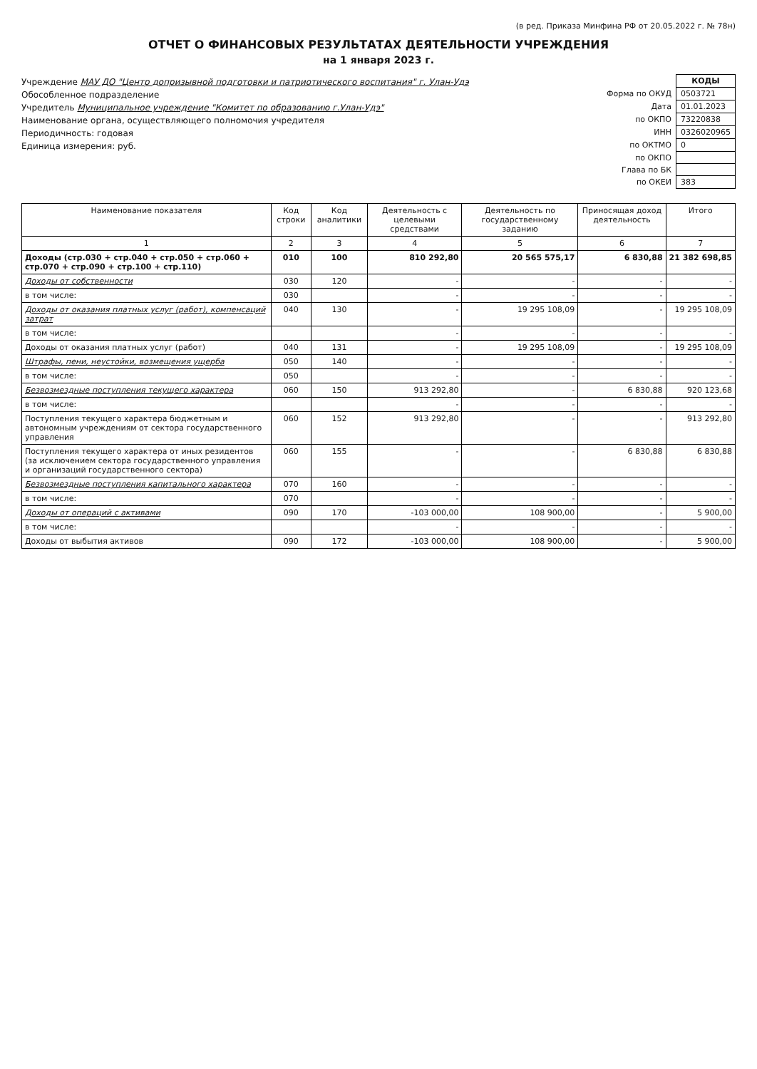(в ред. Приказа Минфина РФ от 20.05.2022 г. № 78н)
ОТЧЕТ О ФИНАНСОВЫХ РЕЗУЛЬТАТАХ ДЕЯТЕЛЬНОСТИ УЧРЕЖДЕНИЯ
на 1 января 2023 г.
Учреждение МАУ ДО "Центр допризывной подготовки и патриотического воспитания" г. Улан-Удэ
Обособленное подразделение
Учредитель Муниципальное учреждение "Комитет по образованию г.Улан-Удэ"
Наименование органа, осуществляющего полномочия учредителя
Периодичность: годовая
Единица измерения: руб.
| | КОДЫ |
| Форма по ОКУД | 0503721 |
| Дата | 01.01.2023 |
| по ОКПО | 73220838 |
| ИНН | 0326020965 |
| по ОКТМО | 0 |
| по ОКПО | |
| Глава по БК | |
| по ОКЕИ | 383 |
| Наименование показателя | Код строки | Код аналитики | Деятельность с целевыми средствами | Деятельность по государственному заданию | Приносящая доход деятельность | Итого |
| --- | --- | --- | --- | --- | --- | --- |
| 1 | 2 | 3 | 4 | 5 | 6 | 7 |
| Доходы (стр.030 + стр.040 + стр.050 + стр.060 + стр.070 + стр.090 + стр.100 + стр.110) | 010 | 100 | 810 292,80 | 20 565 575,17 | 6 830,88 | 21 382 698,85 |
| Доходы от собственности | 030 | 120 | - | - | - | - |
| в том числе: | 030 | | - | - | - | - |
| Доходы от оказания платных услуг (работ), компенсаций затрат | 040 | 130 | - | 19 295 108,09 | - | 19 295 108,09 |
| в том числе: | | | - | - | - | - |
| Доходы от оказания платных услуг (работ) | 040 | 131 | - | 19 295 108,09 | - | 19 295 108,09 |
| Штрафы, пени, неустойки, возмещения ущерба | 050 | 140 | - | - | - | - |
| в том числе: | 050 | | - | - | - | - |
| Безвозмездные поступления текущего характера | 060 | 150 | 913 292,80 | - | 6 830,88 | 920 123,68 |
| в том числе: | | | - | - | - | - |
| Поступления текущего характера бюджетным и автономным учреждениям от сектора государственного управления | 060 | 152 | 913 292,80 | - | - | 913 292,80 |
| Поступления текущего характера от иных резидентов (за исключением сектора государственного управления и организаций государственного сектора) | 060 | 155 | - | - | 6 830,88 | 6 830,88 |
| Безвозмездные поступления капитального характера | 070 | 160 | - | - | - | - |
| в том числе: | 070 | | - | - | - | - |
| Доходы от операций с активами | 090 | 170 | -103 000,00 | 108 900,00 | - | 5 900,00 |
| в том числе: | | | - | - | - | - |
| Доходы от выбытия активов | 090 | 172 | -103 000,00 | 108 900,00 | - | 5 900,00 |